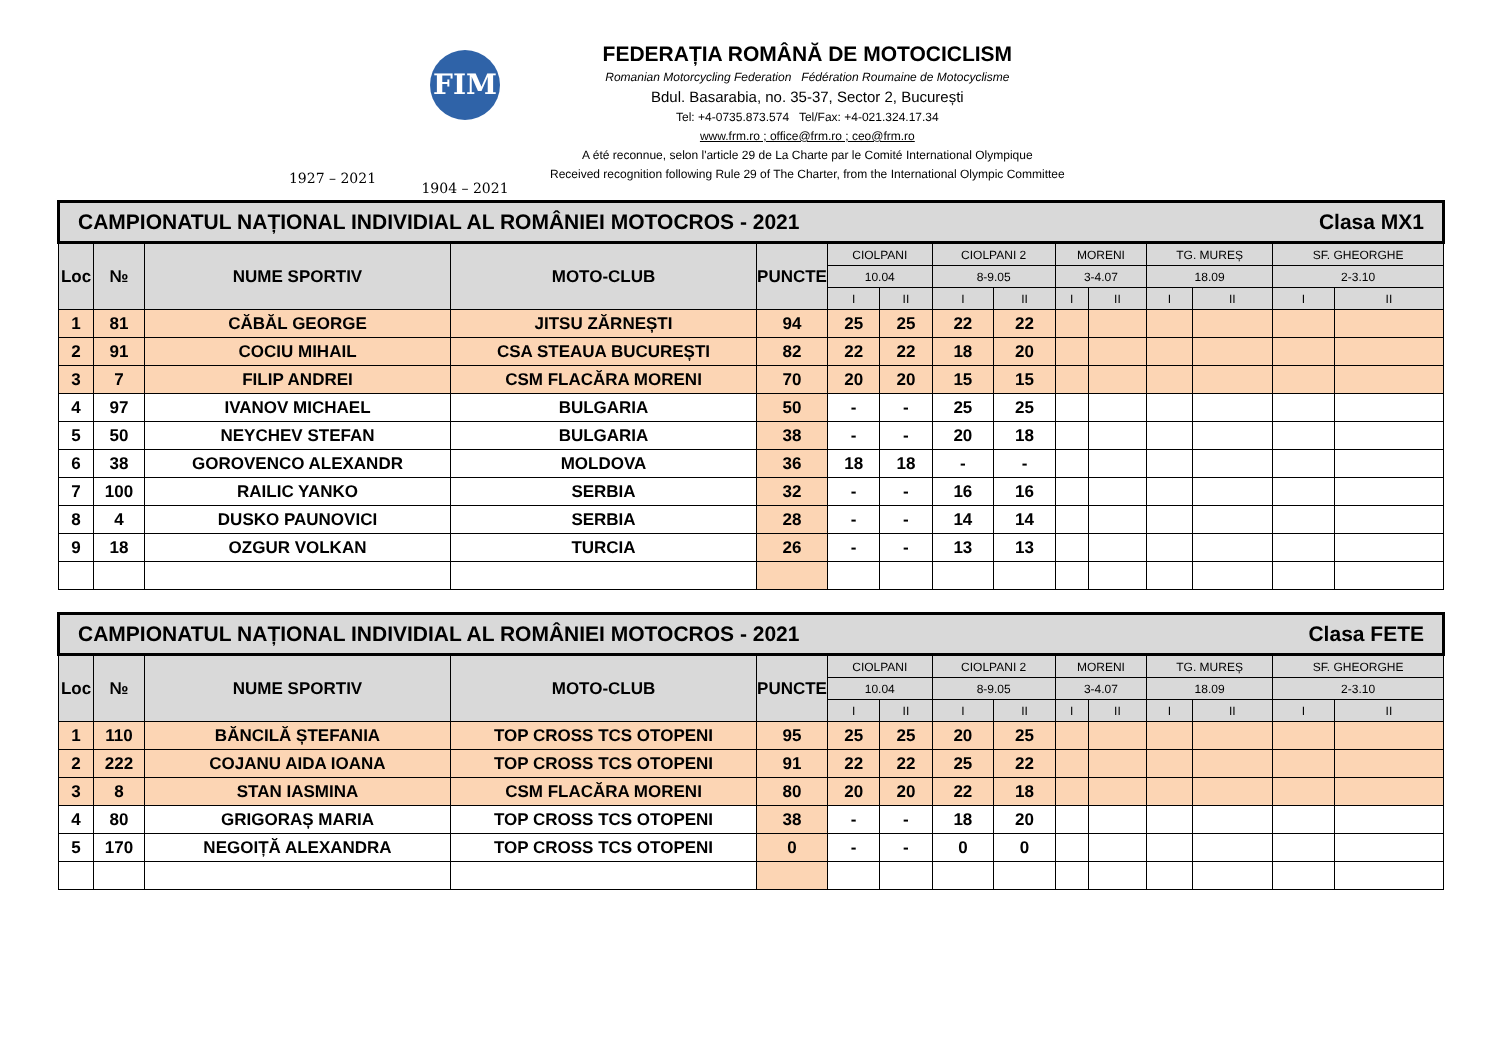1927 – 2021
FIM
1904 – 2021
FEDERAȚIA ROMÂNĂ DE MOTOCICLISM
Romanian Motorcycling Federation Fédération Roumaine de Motocyclisme
Bdul. Basarabia, no. 35-37, Sector 2, București
Tel: +4-0735.873.574 Tel/Fax: +4-021.324.17.34
www.frm.ro ; office@frm.ro ; ceo@frm.ro
A été reconnue, selon l'article 29 de La Charte par le Comité International Olympique
Received recognition following Rule 29 of The Charter, from the International Olympic Committee
| CAMPIONATUL NAȚIONAL INDIVIDIAL AL ROMÂNIEI MOTOCROS - 2021 Clasa MX1 | | | | | | | | | | | | | | |
| Loc | № | NUME SPORTIV | MOTO-CLUB | PUNCTE | CIOLPANI | | CIOLPANI 2 | | MORENI | | TG. MUREȘ | | SF. GHEORGHE | |
| | | | | | 10.04 | | 8-9.05 | | 3-4.07 | | 18.09 | | 2-3.10 | |
| | | | | | I | II | I | II | I | II | I | II | I | II |
| 1 | 81 | CĂBĂL GEORGE | JITSU ZĂRNEȘTI | 94 | 25 | 25 | 22 | 22 | | | | | | |
| 2 | 91 | COCIU MIHAIL | CSA STEAUA BUCUREȘTI | 82 | 22 | 22 | 18 | 20 | | | | | | |
| 3 | 7 | FILIP ANDREI | CSM FLACĂRA MORENI | 70 | 20 | 20 | 15 | 15 | | | | | | |
| 4 | 97 | IVANOV MICHAEL | BULGARIA | 50 | - | - | 25 | 25 | | | | | | |
| 5 | 50 | NEYCHEV STEFAN | BULGARIA | 38 | - | - | 20 | 18 | | | | | | |
| 6 | 38 | GOROVENCO ALEXANDR | MOLDOVA | 36 | 18 | 18 | - | - | | | | | | |
| 7 | 100 | RAILIC YANKO | SERBIA | 32 | - | - | 16 | 16 | | | | | | |
| 8 | 4 | DUSKO PAUNOVICI | SERBIA | 28 | - | - | 14 | 14 | | | | | | |
| 9 | 18 | OZGUR VOLKAN | TURCIA | 26 | - | - | 13 | 13 | | | | | | |
| CAMPIONATUL NAȚIONAL INDIVIDIAL AL ROMÂNIEI MOTOCROS - 2021 Clasa FETE | | | | | | | | | | | | | | |
| Loc | № | NUME SPORTIV | MOTO-CLUB | PUNCTE | CIOLPANI | | CIOLPANI 2 | | MORENI | | TG. MUREȘ | | SF. GHEORGHE | |
| | | | | | 10.04 | | 8-9.05 | | 3-4.07 | | 18.09 | | 2-3.10 | |
| | | | | | I | II | I | II | I | II | I | II | I | II |
| 1 | 110 | BĂNCILĂ ȘTEFANIA | TOP CROSS TCS OTOPENI | 95 | 25 | 25 | 20 | 25 | | | | | | |
| 2 | 222 | COJANU AIDA IOANA | TOP CROSS TCS OTOPENI | 91 | 22 | 22 | 25 | 22 | | | | | | |
| 3 | 8 | STAN IASMINA | CSM FLACĂRA MORENI | 80 | 20 | 20 | 22 | 18 | | | | | | |
| 4 | 80 | GRIGORAȘ MARIA | TOP CROSS TCS OTOPENI | 38 | - | - | 18 | 20 | | | | | | |
| 5 | 170 | NEGOIȚĂ ALEXANDRA | TOP CROSS TCS OTOPENI | 0 | - | - | 0 | 0 | | | | | | |